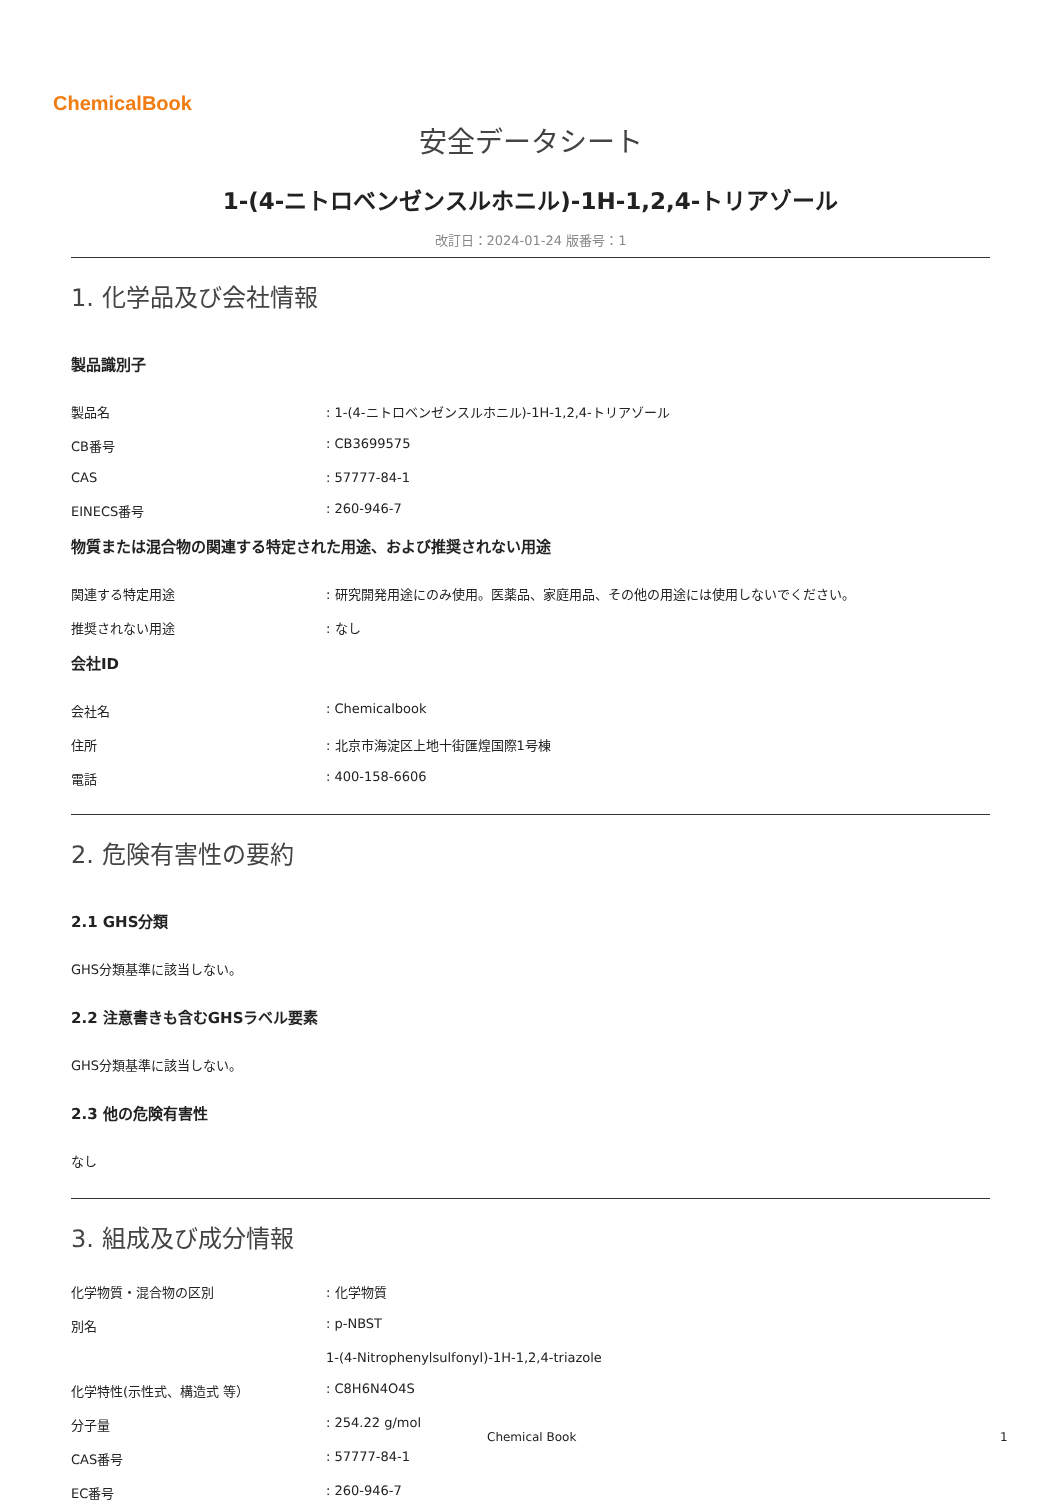ChemicalBook
安全データシート
1-(4-ニトロベンゼンスルホニル)-1H-1,2,4-トリアゾール
改訂日：2024-01-24 版番号：1
1. 化学品及び会社情報
製品識別子
製品名 : 1-(4-ニトロベンゼンスルホニル)-1H-1,2,4-トリアゾール
CB番号 : CB3699575
CAS : 57777-84-1
EINECS番号 : 260-946-7
物質または混合物の関連する特定された用途、および推奨されない用途
関連する特定用途 : 研究開発用途にのみ使用。医薬品、家庭用品、その他の用途には使用しないでください。
推奨されない用途 : なし
会社ID
会社名 : Chemicalbook
住所 : 北京市海淀区上地十街匯煌国際1号棟
電話 : 400-158-6606
2. 危険有害性の要約
2.1 GHS分類
GHS分類基準に該当しない。
2.2 注意書きも含むGHSラベル要素
GHS分類基準に該当しない。
2.3 他の危険有害性
なし
3. 組成及び成分情報
化学物質・混合物の区別 : 化学物質
別名 : p-NBST
1-(4-Nitrophenylsulfonyl)-1H-1,2,4-triazole
化学特性(示性式、構造式 等） : C8H6N4O4S
分子量 : 254.22 g/mol
CAS番号 : 57777-84-1
EC番号 : 260-946-7
Chemical Book 1